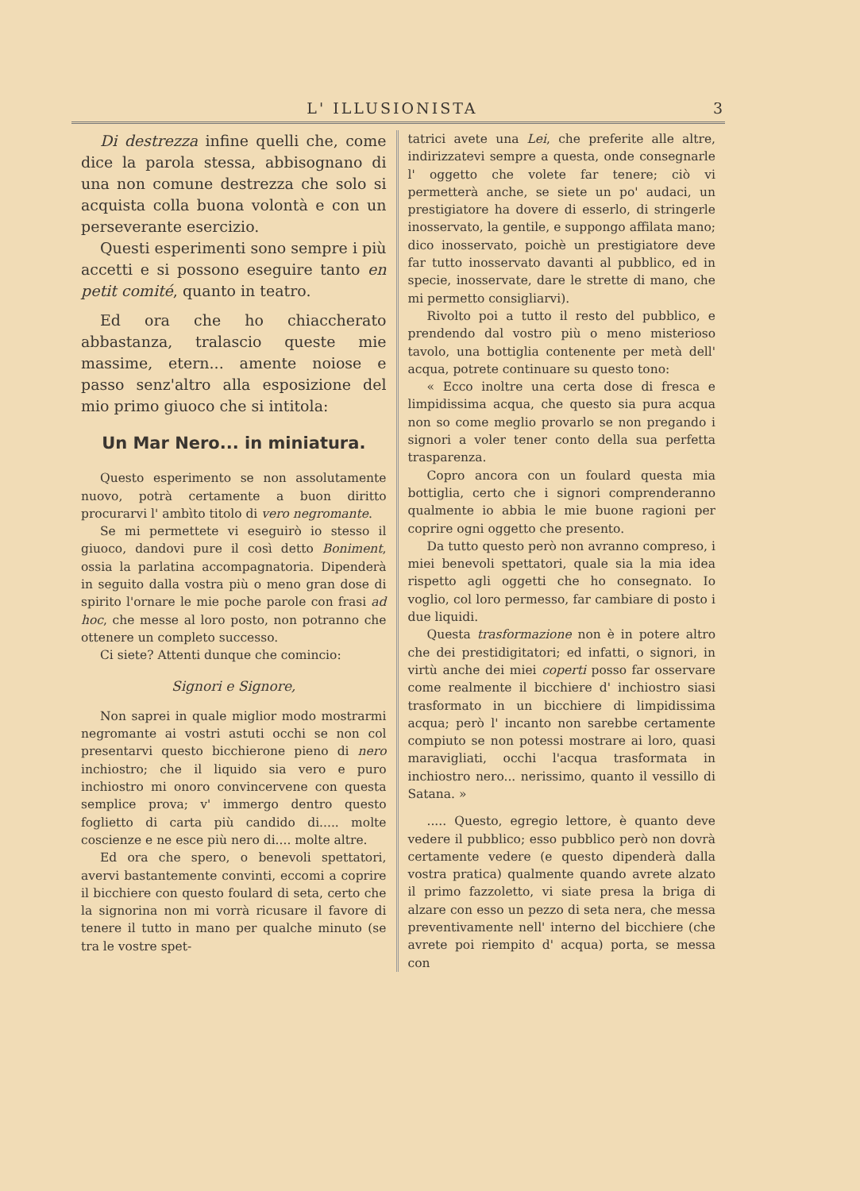L' ILLUSIONISTA 3
Di destrezza infine quelli che, come dice la parola stessa, abbisognano di una non comune destrezza che solo si acquista colla buona volontà e con un perseverante esercizio.
Questi esperimenti sono sempre i più accetti e si possono eseguire tanto en petit comité, quanto in teatro.
Ed ora che ho chiaccherato abbastanza, tralascio queste mie massime, etern... amente noiose e passo senz'altro alla esposizione del mio primo giuoco che si intitola:
Un Mar Nero... in miniatura.
Questo esperimento se non assolutamente nuovo, potrà certamente a buon diritto procurarvi l' ambìto titolo di vero negromante.
Se mi permettete vi eseguirò io stesso il giuoco, dandovi pure il così detto Boniment, ossia la parlatina accompagnatoria. Dipenderà in seguito dalla vostra più o meno gran dose di spirito l'ornare le mie poche parole con frasi ad hoc, che messe al loro posto, non potranno che ottenere un completo successo.
Ci siete? Attenti dunque che comincio:
Signori e Signore,
Non saprei in quale miglior modo mostrarmi negromante ai vostri astuti occhi se non col presentarvi questo bicchierone pieno di nero inchiostro; che il liquido sia vero e puro inchiostro mi onoro convincervene con questa semplice prova; v' immergo dentro questo foglietto di carta più candido di..... molte coscienze e ne esce più nero di.... molte altre.
Ed ora che spero, o benevoli spettatori, avervi bastantemente convinti, eccomi a coprire il bicchiere con questo foulard di seta, certo che la signorina non mi vorrà ricusare il favore di tenere il tutto in mano per qualche minuto (se tra le vostre spet-
tatrici avete una Lei, che preferite alle altre, indirizzatevi sempre a questa, onde consegnarle l' oggetto che volete far tenere; ciò vi permetterà anche, se siete un po' audaci, un prestigiatore ha dovere di esserlo, di stringerle inosservato, la gentile, e suppongo affilata mano; dico inosservato, poichè un prestigiatore deve far tutto inosservato davanti al pubblico, ed in specie, inosservate, dare le strette di mano, che mi permetto consigliarvi).
Rivolto poi a tutto il resto del pubblico, e prendendo dal vostro più o meno misterioso tavolo, una bottiglia contenente per metà dell' acqua, potrete continuare su questo tono:
« Ecco inoltre una certa dose di fresca e limpidissima acqua, che questo sia pura acqua non so come meglio provarlo se non pregando i signori a voler tener conto della sua perfetta trasparenza.
Copro ancora con un foulard questa mia bottiglia, certo che i signori comprenderanno qualmente io abbia le mie buone ragioni per coprire ogni oggetto che presento.
Da tutto questo però non avranno compreso, i miei benevoli spettatori, quale sia la mia idea rispetto agli oggetti che ho consegnato. Io voglio, col loro permesso, far cambiare di posto i due liquidi.
Questa trasformazione non è in potere altro che dei prestidigitatori; ed infatti, o signori, in virtù anche dei miei coperti posso far osservare come realmente il bicchiere d' inchiostro siasi trasformato in un bicchiere di limpidissima acqua; però l' incanto non sarebbe certamente compiuto se non potessi mostrare ai loro, quasi maravigliati, occhi l'acqua trasformata in inchiostro nero... nerissimo, quanto il vessillo di Satana. »
..... Questo, egregio lettore, è quanto deve vedere il pubblico; esso pubblico però non dovrà certamente vedere (e questo dipenderà dalla vostra pratica) qualmente quando avrete alzato il primo fazzoletto, vi siate presa la briga di alzare con esso un pezzo di seta nera, che messa preventivamente nell' interno del bicchiere (che avrete poi riempito d' acqua) porta, se messa con